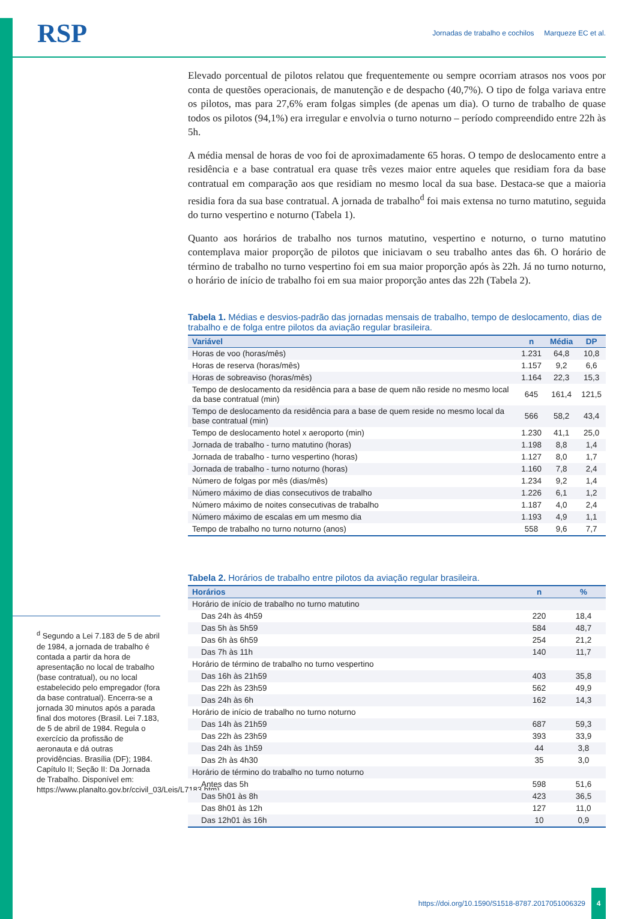RSP Jornadas de trabalho e cochilos Marqueze EC et al.
<sup>d</sup> Segundo a Lei 7.183 de 5 de abril de 1984, a jornada de trabalho é contada a partir da hora de apresentação no local de trabalho (base contratual), ou no local estabelecido pelo empregador (fora da base contratual). Encerra-se a jornada 30 minutos após a parada final dos motores (Brasil. Lei 7.183, de 5 de abril de 1984. Regula o exercício da profissão de aeronauta e dá outras providências. Brasília (DF); 1984. Capítulo II; Seção II: Da Jornada de Trabalho. Disponível em: https://www.planalto.gov.br/ccivil_03/Leis/L7183.htm)
Elevado porcentual de pilotos relatou que frequentemente ou sempre ocorriam atrasos nos voos por conta de questões operacionais, de manutenção e de despacho (40,7%). O tipo de folga variava entre os pilotos, mas para 27,6% eram folgas simples (de apenas um dia). O turno de trabalho de quase todos os pilotos (94,1%) era irregular e envolvia o turno noturno – período compreendido entre 22h às 5h.
A média mensal de horas de voo foi de aproximadamente 65 horas. O tempo de deslocamento entre a residência e a base contratual era quase três vezes maior entre aqueles que residiam fora da base contratual em comparação aos que residiam no mesmo local da sua base. Destaca-se que a maioria residia fora da sua base contratual. A jornada de trabalho<sup>d</sup> foi mais extensa no turno matutino, seguida do turno vespertino e noturno (Tabela 1).
Quanto aos horários de trabalho nos turnos matutino, vespertino e noturno, o turno matutino contemplava maior proporção de pilotos que iniciavam o seu trabalho antes das 6h. O horário de término de trabalho no turno vespertino foi em sua maior proporção após às 22h. Já no turno noturno, o horário de início de trabalho foi em sua maior proporção antes das 22h (Tabela 2).
Tabela 1. Médias e desvios-padrão das jornadas mensais de trabalho, tempo de deslocamento, dias de trabalho e de folga entre pilotos da aviação regular brasileira.
| Variável | n | Média | DP |
| --- | --- | --- | --- |
| Horas de voo (horas/mês) | 1.231 | 64,8 | 10,8 |
| Horas de reserva (horas/mês) | 1.157 | 9,2 | 6,6 |
| Horas de sobreaviso (horas/mês) | 1.164 | 22,3 | 15,3 |
| Tempo de deslocamento da residência para a base de quem não reside no mesmo local da base contratual (min) | 645 | 161,4 | 121,5 |
| Tempo de deslocamento da residência para a base de quem reside no mesmo local da base contratual (min) | 566 | 58,2 | 43,4 |
| Tempo de deslocamento hotel x aeroporto (min) | 1.230 | 41,1 | 25,0 |
| Jornada de trabalho - turno matutino (horas) | 1.198 | 8,8 | 1,4 |
| Jornada de trabalho - turno vespertino (horas) | 1.127 | 8,0 | 1,7 |
| Jornada de trabalho - turno noturno (horas) | 1.160 | 7,8 | 2,4 |
| Número de folgas por mês (dias/mês) | 1.234 | 9,2 | 1,4 |
| Número máximo de dias consecutivos de trabalho | 1.226 | 6,1 | 1,2 |
| Número máximo de noites consecutivas de trabalho | 1.187 | 4,0 | 2,4 |
| Número máximo de escalas em um mesmo dia | 1.193 | 4,9 | 1,1 |
| Tempo de trabalho no turno noturno (anos) | 558 | 9,6 | 7,7 |
Tabela 2. Horários de trabalho entre pilotos da aviação regular brasileira.
| Horários | n | % |
| --- | --- | --- |
| Horário de início de trabalho no turno matutino | | |
| Das 24h às 4h59 | 220 | 18,4 |
| Das 5h às 5h59 | 584 | 48,7 |
| Das 6h às 6h59 | 254 | 21,2 |
| Das 7h às 11h | 140 | 11,7 |
| Horário de término de trabalho no turno vespertino | | |
| Das 16h às 21h59 | 403 | 35,8 |
| Das 22h às 23h59 | 562 | 49,9 |
| Das 24h às 6h | 162 | 14,3 |
| Horário de início de trabalho no turno noturno | | |
| Das 14h às 21h59 | 687 | 59,3 |
| Das 22h às 23h59 | 393 | 33,9 |
| Das 24h às 1h59 | 44 | 3,8 |
| Das 2h às 4h30 | 35 | 3,0 |
| Horário de término do trabalho no turno noturno | | |
| Antes das 5h | 598 | 51,6 |
| Das 5h01 às 8h | 423 | 36,5 |
| Das 8h01 às 12h | 127 | 11,0 |
| Das 12h01 às 16h | 10 | 0,9 |
https://doi.org/10.1590/S1518-8787.2017051006329 4